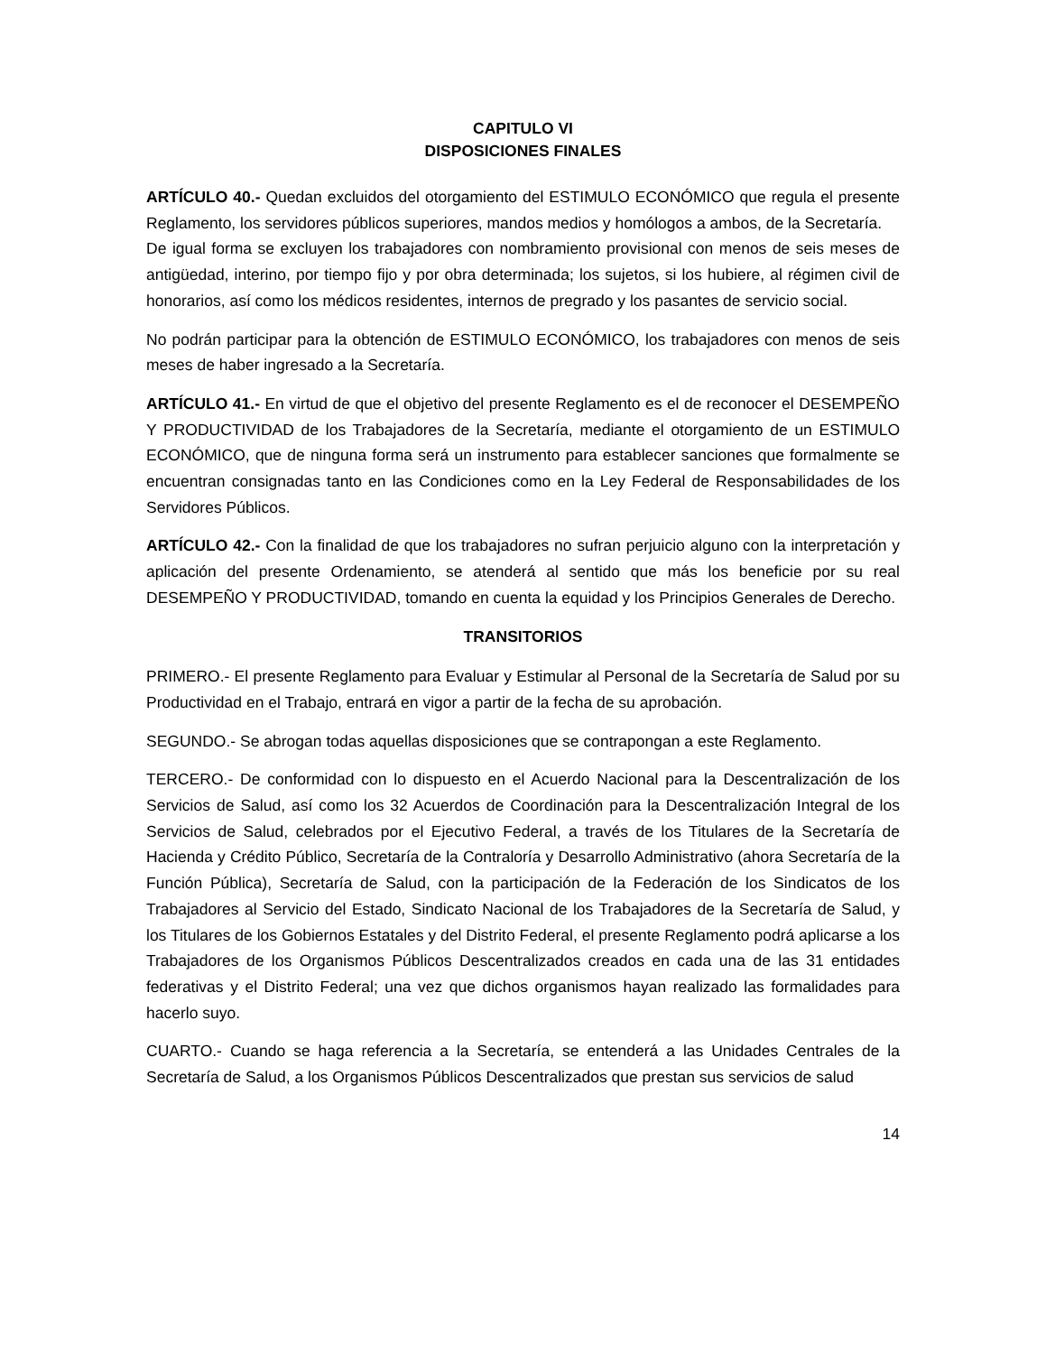CAPITULO VI
DISPOSICIONES FINALES
ARTÍCULO 40.- Quedan excluidos del otorgamiento del ESTIMULO ECONÓMICO que regula el presente Reglamento, los servidores públicos superiores, mandos medios y homólogos a ambos, de la Secretaría.
De igual forma se excluyen los trabajadores con nombramiento provisional con menos de seis meses de antigüedad, interino, por tiempo fijo y por obra determinada; los sujetos, si los hubiere, al régimen civil de honorarios, así como los médicos residentes, internos de pregrado y los pasantes de servicio social.
No podrán participar para la obtención de ESTIMULO ECONÓMICO, los trabajadores con menos de seis meses de haber ingresado a la Secretaría.
ARTÍCULO 41.- En virtud de que el objetivo del presente Reglamento es el de reconocer el DESEMPEÑO Y PRODUCTIVIDAD de los Trabajadores de la Secretaría, mediante el otorgamiento de un ESTIMULO ECONÓMICO, que de ninguna forma será un instrumento para establecer sanciones que formalmente se encuentran consignadas tanto en las Condiciones como en la Ley Federal de Responsabilidades de los Servidores Públicos.
ARTÍCULO 42.- Con la finalidad de que los trabajadores no sufran perjuicio alguno con la interpretación y aplicación del presente Ordenamiento, se atenderá al sentido que más los beneficie por su real DESEMPEÑO Y PRODUCTIVIDAD, tomando en cuenta la equidad y los Principios Generales de Derecho.
TRANSITORIOS
PRIMERO.- El presente Reglamento para Evaluar y Estimular al Personal de la Secretaría de Salud por su Productividad en el Trabajo, entrará en vigor a partir de la fecha de su aprobación.
SEGUNDO.- Se abrogan todas aquellas disposiciones que se contrapongan a este Reglamento.
TERCERO.- De conformidad con lo dispuesto en el Acuerdo Nacional para la Descentralización de los Servicios de Salud, así como los 32 Acuerdos de Coordinación para la Descentralización Integral de los Servicios de Salud, celebrados por el Ejecutivo Federal, a través de los Titulares de la Secretaría de Hacienda y Crédito Público, Secretaría de la Contraloría y Desarrollo Administrativo (ahora Secretaría de la Función Pública), Secretaría de Salud, con la participación de la Federación de los Sindicatos de los Trabajadores al Servicio del Estado, Sindicato Nacional de los Trabajadores de la Secretaría de Salud, y los Titulares de los Gobiernos Estatales y del Distrito Federal, el presente Reglamento podrá aplicarse a los Trabajadores de los Organismos Públicos Descentralizados creados en cada una de las 31 entidades federativas y el Distrito Federal; una vez que dichos organismos hayan realizado las formalidades para hacerlo suyo.
CUARTO.- Cuando se haga referencia a la Secretaría, se entenderá a las Unidades Centrales de la Secretaría de Salud, a los Organismos Públicos Descentralizados que prestan sus servicios de salud
14